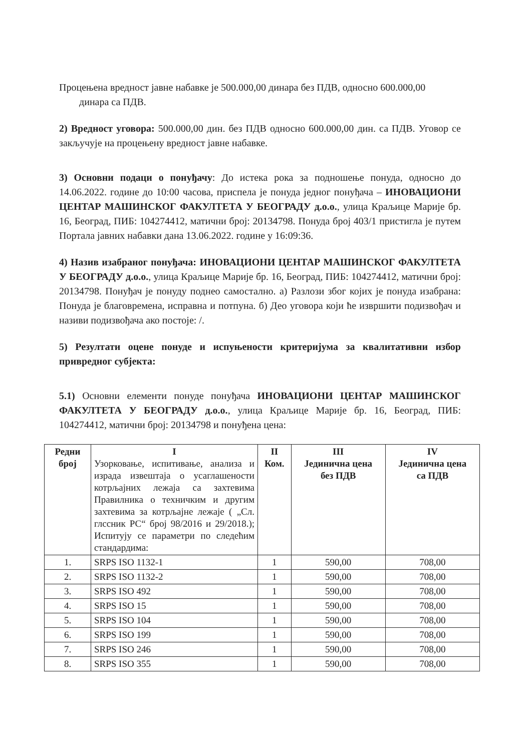Процењена вредност јавне набавке је 500.000,00 динара без ПДВ, односно 600.000,00
динара са ПДВ.
2) Вредност уговора: 500.000,00 дин. без ПДВ односно 600.000,00 дин. са ПДВ. Уговор се закључује на процењену вредност јавне набавке.
3) Основни подаци о понуђачу: До истека рока за подношење понуда, односно до 14.06.2022. године до 10:00 часова, приспела је понуда једног понуђача – ИНОВАЦИОНИ ЦЕНТАР МАШИНСКОГ ФАКУЛТЕТА У БЕОГРАДУ д.о.о., улица Краљице Марије бр. 16, Београд, ПИБ: 104274412, матични број: 20134798. Понуда број 403/1 пристигла је путем Портала јавних набавки дана 13.06.2022. године у 16:09:36.
4) Назив изабраног понуђача: ИНОВАЦИОНИ ЦЕНТАР МАШИНСКОГ ФАКУЛТЕТА У БЕОГРАДУ д.о.о., улица Краљице Марије бр. 16, Београд, ПИБ: 104274412, матични број: 20134798. Понуђач је понуду поднео самостално. а) Разлози због којих је понуда изабрана: Понуда је благовремена, исправна и потпуна. б) Део уговора који ће извршити подизвођач и називи подизвођача ако постоје: /.
5) Резултати оцене понуде и испуњености критеријума за квалитативни избор привредног субјекта:
5.1) Основни елементи понуде понуђача ИНОВАЦИОНИ ЦЕНТАР МАШИНСКОГ ФАКУЛТЕТА У БЕОГРАДУ д.о.о., улица Краљице Марије бр. 16, Београд, ПИБ: 104274412, матични број: 20134798 и понуђена цена:
| Редни број | I Узорковање, испитивање, анализа и израда извештаја о усаглашености котрљајних лежаја са захтевима Правилника о техничким и другим захтевима за котрљајне лежаје ( „Сл. глссник РС“ број 98/2016 и 29/2018.); Испитују се параметри по следећим стандардима: | II Ком. | III Јединична цена без ПДВ | IV Јединична цена са ПДВ |
| --- | --- | --- | --- | --- |
| 1. | SRPS ISO 1132-1 | 1 | 590,00 | 708,00 |
| 2. | SRPS ISO 1132-2 | 1 | 590,00 | 708,00 |
| 3. | SRPS ISO 492 | 1 | 590,00 | 708,00 |
| 4. | SRPS ISO 15 | 1 | 590,00 | 708,00 |
| 5. | SRPS ISO 104 | 1 | 590,00 | 708,00 |
| 6. | SRPS ISO 199 | 1 | 590,00 | 708,00 |
| 7. | SRPS ISO 246 | 1 | 590,00 | 708,00 |
| 8. | SRPS ISO 355 | 1 | 590,00 | 708,00 |